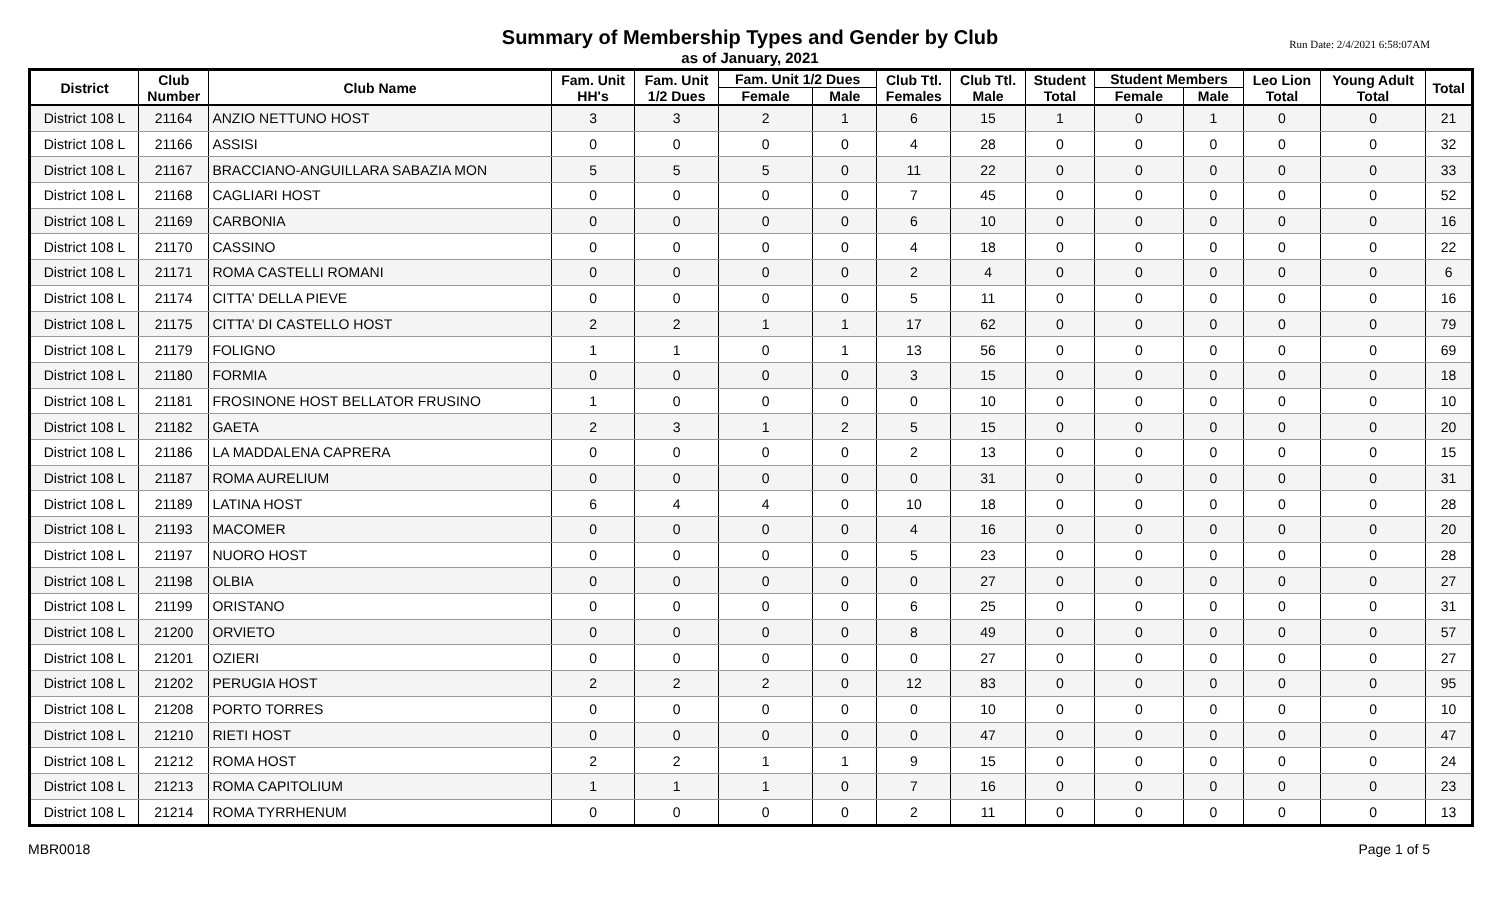Summary of Membership Types and Gender by Club
as of January, 2021
Run Date: 2/4/2021 6:58:07AM
| District | Club Number | Club Name | Fam. Unit HH's | Fam. Unit 1/2 Dues | Fam. Unit 1/2 Dues | | Club Ttl. Females | Club Ttl. Male | Student Total | Student Members | | Leo Lion Total | Young Adult Total | Total |
| --- | --- | --- | --- | --- | --- | --- | --- | --- | --- | --- | --- | --- | --- | --- |
| | | | | | Female | Male | | | | Female | Male | | | |
| District 108 L | 21164 | ANZIO NETTUNO HOST | 3 | 3 | 2 | 1 | 6 | 15 | 1 | 0 | 1 | 0 | 0 | 21 |
| District 108 L | 21166 | ASSISI | 0 | 0 | 0 | 0 | 4 | 28 | 0 | 0 | 0 | 0 | 0 | 32 |
| District 108 L | 21167 | BRACCIANO-ANGUILLARA SABAZIA MON | 5 | 5 | 5 | 0 | 11 | 22 | 0 | 0 | 0 | 0 | 0 | 33 |
| District 108 L | 21168 | CAGLIARI HOST | 0 | 0 | 0 | 0 | 7 | 45 | 0 | 0 | 0 | 0 | 0 | 52 |
| District 108 L | 21169 | CARBONIA | 0 | 0 | 0 | 0 | 6 | 10 | 0 | 0 | 0 | 0 | 0 | 16 |
| District 108 L | 21170 | CASSINO | 0 | 0 | 0 | 0 | 4 | 18 | 0 | 0 | 0 | 0 | 0 | 22 |
| District 108 L | 21171 | ROMA CASTELLI ROMANI | 0 | 0 | 0 | 0 | 2 | 4 | 0 | 0 | 0 | 0 | 0 | 6 |
| District 108 L | 21174 | CITTA' DELLA PIEVE | 0 | 0 | 0 | 0 | 5 | 11 | 0 | 0 | 0 | 0 | 0 | 16 |
| District 108 L | 21175 | CITTA' DI CASTELLO HOST | 2 | 2 | 1 | 1 | 17 | 62 | 0 | 0 | 0 | 0 | 0 | 79 |
| District 108 L | 21179 | FOLIGNO | 1 | 1 | 0 | 1 | 13 | 56 | 0 | 0 | 0 | 0 | 0 | 69 |
| District 108 L | 21180 | FORMIA | 0 | 0 | 0 | 0 | 3 | 15 | 0 | 0 | 0 | 0 | 0 | 18 |
| District 108 L | 21181 | FROSINONE HOST BELLATOR FRUSINO | 1 | 0 | 0 | 0 | 0 | 10 | 0 | 0 | 0 | 0 | 0 | 10 |
| District 108 L | 21182 | GAETA | 2 | 3 | 1 | 2 | 5 | 15 | 0 | 0 | 0 | 0 | 0 | 20 |
| District 108 L | 21186 | LA MADDALENA CAPRERA | 0 | 0 | 0 | 0 | 2 | 13 | 0 | 0 | 0 | 0 | 0 | 15 |
| District 108 L | 21187 | ROMA AURELIUM | 0 | 0 | 0 | 0 | 0 | 31 | 0 | 0 | 0 | 0 | 0 | 31 |
| District 108 L | 21189 | LATINA HOST | 6 | 4 | 4 | 0 | 10 | 18 | 0 | 0 | 0 | 0 | 0 | 28 |
| District 108 L | 21193 | MACOMER | 0 | 0 | 0 | 0 | 4 | 16 | 0 | 0 | 0 | 0 | 0 | 20 |
| District 108 L | 21197 | NUORO HOST | 0 | 0 | 0 | 0 | 5 | 23 | 0 | 0 | 0 | 0 | 0 | 28 |
| District 108 L | 21198 | OLBIA | 0 | 0 | 0 | 0 | 0 | 27 | 0 | 0 | 0 | 0 | 0 | 27 |
| District 108 L | 21199 | ORISTANO | 0 | 0 | 0 | 0 | 6 | 25 | 0 | 0 | 0 | 0 | 0 | 31 |
| District 108 L | 21200 | ORVIETO | 0 | 0 | 0 | 0 | 8 | 49 | 0 | 0 | 0 | 0 | 0 | 57 |
| District 108 L | 21201 | OZIERI | 0 | 0 | 0 | 0 | 0 | 27 | 0 | 0 | 0 | 0 | 0 | 27 |
| District 108 L | 21202 | PERUGIA HOST | 2 | 2 | 2 | 0 | 12 | 83 | 0 | 0 | 0 | 0 | 0 | 95 |
| District 108 L | 21208 | PORTO TORRES | 0 | 0 | 0 | 0 | 0 | 10 | 0 | 0 | 0 | 0 | 0 | 10 |
| District 108 L | 21210 | RIETI HOST | 0 | 0 | 0 | 0 | 0 | 47 | 0 | 0 | 0 | 0 | 0 | 47 |
| District 108 L | 21212 | ROMA HOST | 2 | 2 | 1 | 1 | 9 | 15 | 0 | 0 | 0 | 0 | 0 | 24 |
| District 108 L | 21213 | ROMA CAPITOLIUM | 1 | 1 | 1 | 0 | 7 | 16 | 0 | 0 | 0 | 0 | 0 | 23 |
| District 108 L | 21214 | ROMA TYRRHENUM | 0 | 0 | 0 | 0 | 2 | 11 | 0 | 0 | 0 | 0 | 0 | 13 |
MBR0018 Page 1 of 5